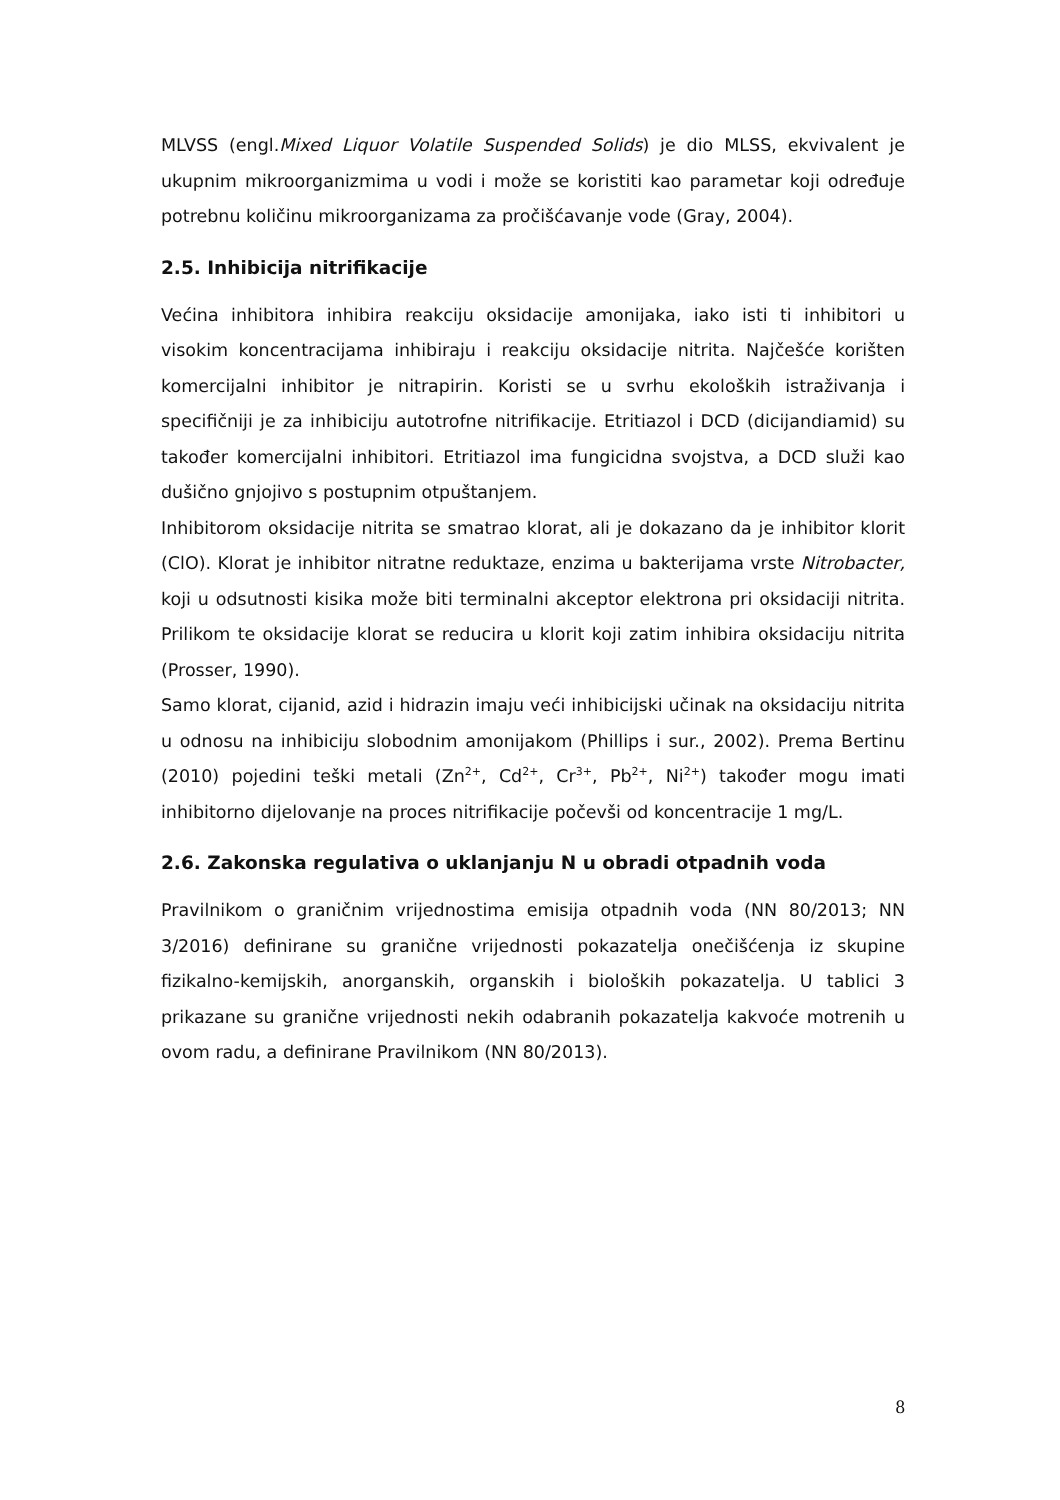MLVSS (engl.Mixed Liquor Volatile Suspended Solids) je dio MLSS, ekvivalent je ukupnim mikroorganizmima u vodi i može se koristiti kao parametar koji određuje potrebnu količinu mikroorganizama za pročišćavanje vode (Gray, 2004).
2.5. Inhibicija nitrifikacije
Većina inhibitora inhibira reakciju oksidacije amonijaka, iako isti ti inhibitori u visokim koncentracijama inhibiraju i reakciju oksidacije nitrita. Najčešće korišten komercijalni inhibitor je nitrapirin. Koristi se u svrhu ekoloških istraživanja i specifičniji je za inhibiciju autotrofne nitrifikacije. Etritiazol i DCD (dicijandiamid) su također komercijalni inhibitori. Etritiazol ima fungicidna svojstva, a DCD služi kao dušično gnjojivo s postupnim otpuštanjem.
Inhibitorom oksidacije nitrita se smatrao klorat, ali je dokazano da je inhibitor klorit (ClO). Klorat je inhibitor nitratne reduktaze, enzima u bakterijama vrste Nitrobacter, koji u odsutnosti kisika može biti terminalni akceptor elektrona pri oksidaciji nitrita. Prilikom te oksidacije klorat se reducira u klorit koji zatim inhibira oksidaciju nitrita (Prosser, 1990).
Samo klorat, cijanid, azid i hidrazin imaju veći inhibicijski učinak na oksidaciju nitrita u odnosu na inhibiciju slobodnim amonijakom (Phillips i sur., 2002). Prema Bertinu (2010) pojedini teški metali (Zn<sup>2+</sup>, Cd<sup>2+</sup>, Cr<sup>3+</sup>, Pb<sup>2+</sup>, Ni<sup>2+</sup>) također mogu imati inhibitorno dijelovanje na proces nitrifikacije počevši od koncentracije 1 mg/L.
2.6. Zakonska regulativa o uklanjanju N u obradi otpadnih voda
Pravilnikom o graničnim vrijednostima emisija otpadnih voda (NN 80/2013; NN 3/2016) definirane su granične vrijednosti pokazatelja onečišćenja iz skupine fizikalno-kemijskih, anorganskih, organskih i bioloških pokazatelja. U tablici 3 prikazane su granične vrijednosti nekih odabranih pokazatelja kakvoće motrenih u ovom radu, a definirane Pravilnikom (NN 80/2013).
8